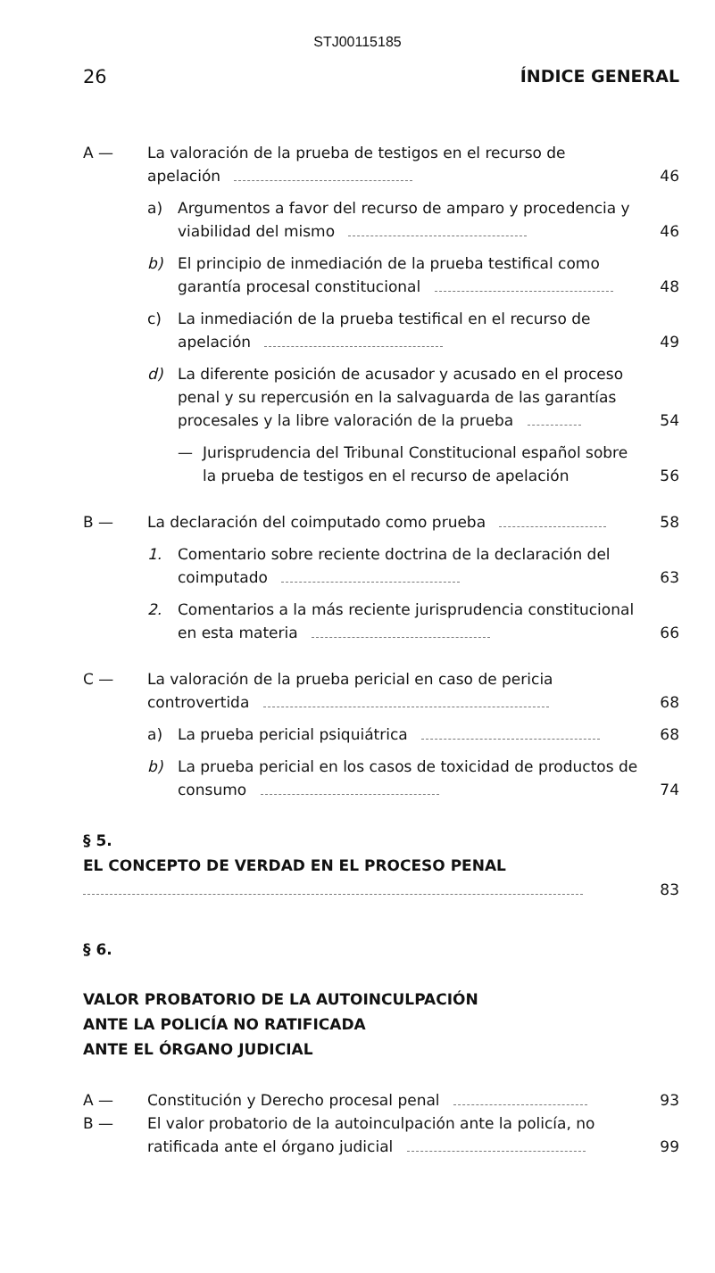STJ00115185
26 ÍNDICE GENERAL
A — La valoración de la prueba de testigos en el recurso de apelación 46
a) Argumentos a favor del recurso de amparo y procedencia y viabilidad del mismo 46
b) El principio de inmediación de la prueba testifical como garantía procesal constitucional 48
c) La inmediación de la prueba testifical en el recurso de apelación 49
d) La diferente posición de acusador y acusado en el proceso penal y su repercusión en la salvaguarda de las garantías procesales y la libre valoración de la prueba 54
— Jurisprudencia del Tribunal Constitucional español sobre la prueba de testigos en el recurso de apelación 56
B — La declaración del coimputado como prueba 58
1. Comentario sobre reciente doctrina de la declaración del coimputado 63
2. Comentarios a la más reciente jurisprudencia constitucional en esta materia 66
C — La valoración de la prueba pericial en caso de pericia controvertida 68
a) La prueba pericial psiquiátrica 68
b) La prueba pericial en los casos de toxicidad de productos de consumo 74
§ 5.
EL CONCEPTO DE VERDAD EN EL PROCESO PENAL
83
§ 6.
VALOR PROBATORIO DE LA AUTOINCULPACIÓN
ANTE LA POLICÍA NO RATIFICADA
ANTE EL ÓRGANO JUDICIAL
A — Constitución y Derecho procesal penal 93
B — El valor probatorio de la autoinculpación ante la policía, no ratificada ante el órgano judicial 99